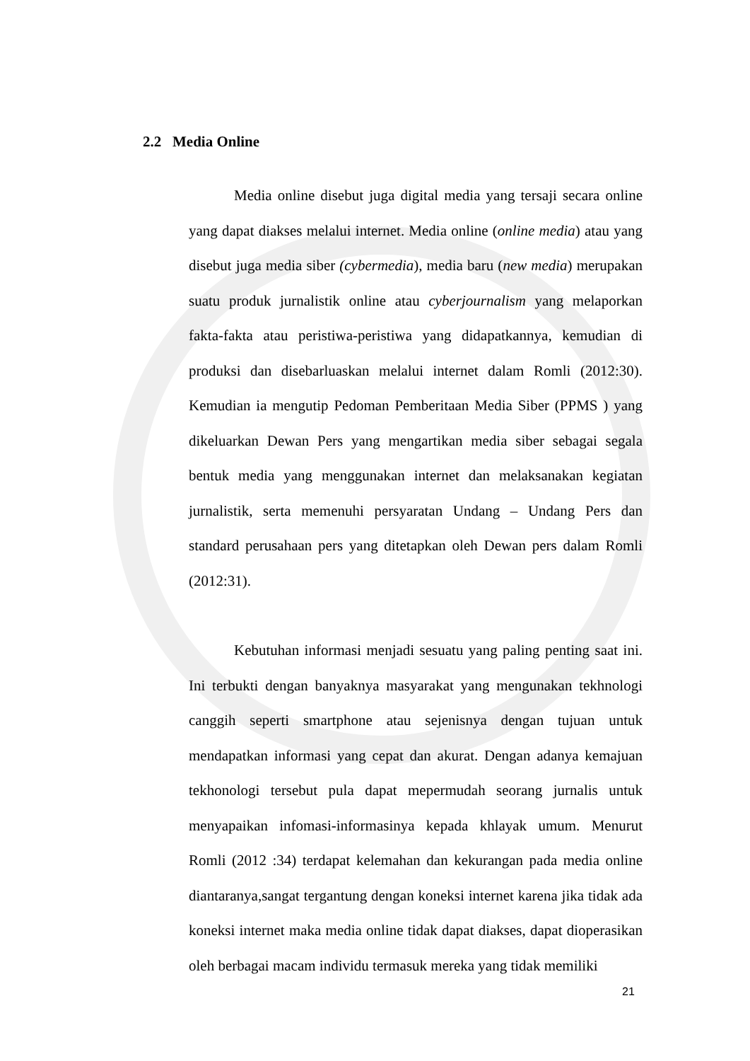2.2 Media Online
Media online disebut juga digital media yang tersaji secara online yang dapat diakses melalui internet. Media online (online media) atau yang disebut juga media siber (cybermedia), media baru (new media) merupakan suatu produk jurnalistik online atau cyberjournalism yang melaporkan fakta-fakta atau peristiwa-peristiwa yang didapatkannya, kemudian di produksi dan disebarluaskan melalui internet dalam Romli (2012:30). Kemudian ia mengutip Pedoman Pemberitaan Media Siber (PPMS ) yang dikeluarkan Dewan Pers yang mengartikan media siber sebagai segala bentuk media yang menggunakan internet dan melaksanakan kegiatan jurnalistik, serta memenuhi persyaratan Undang – Undang Pers dan standard perusahaan pers yang ditetapkan oleh Dewan pers dalam Romli (2012:31).
Kebutuhan informasi menjadi sesuatu yang paling penting saat ini. Ini terbukti dengan banyaknya masyarakat yang mengunakan tekhnologi canggih seperti smartphone atau sejenisnya dengan tujuan untuk mendapatkan informasi yang cepat dan akurat. Dengan adanya kemajuan tekhonologi tersebut pula dapat mepermudah seorang jurnalis untuk menyapaikan infomasi-informasinya kepada khlayak umum. Menurut Romli (2012 :34) terdapat kelemahan dan kekurangan pada media online diantaranya,sangat tergantung dengan koneksi internet karena jika tidak ada koneksi internet maka media online tidak dapat diakses, dapat dioperasikan oleh berbagai macam individu termasuk mereka yang tidak memiliki
21